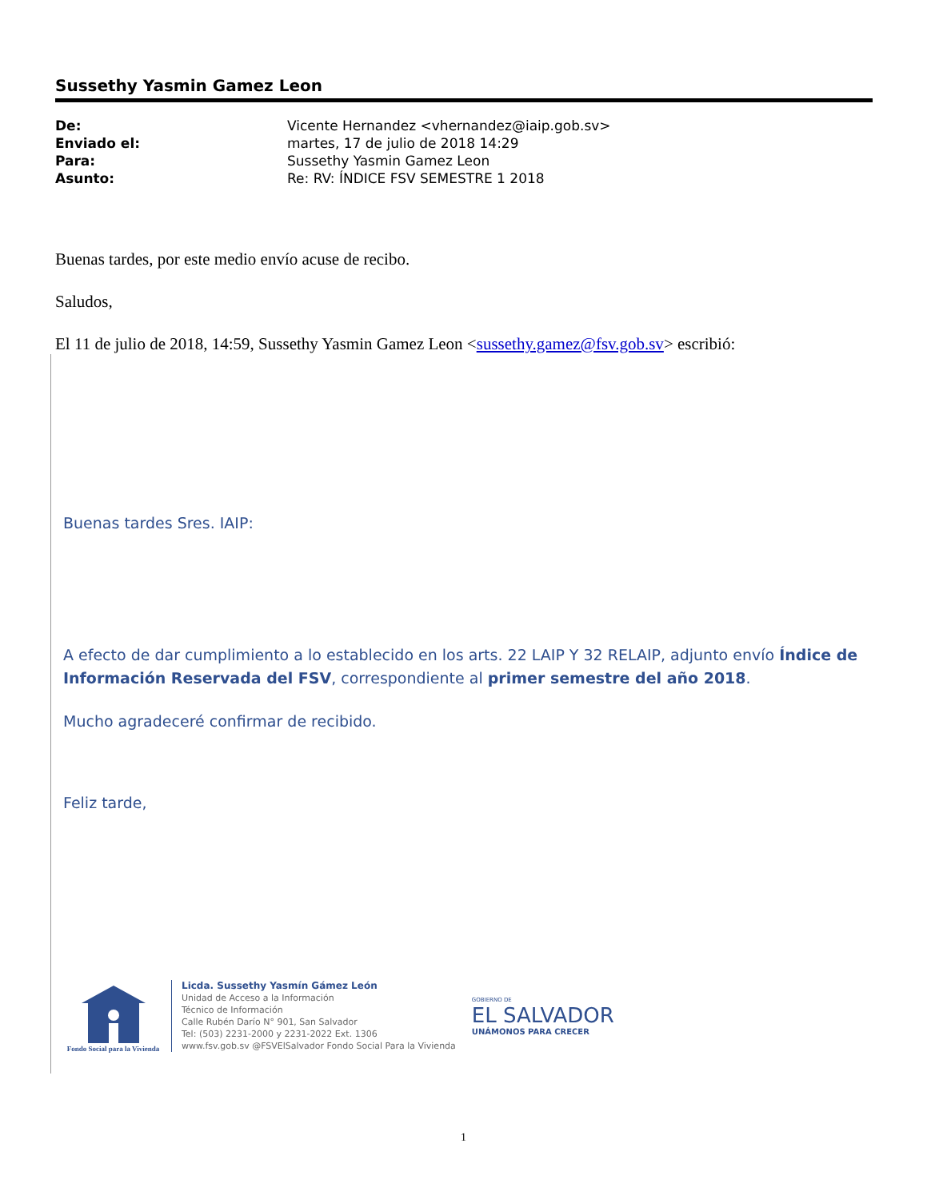Sussethy Yasmin Gamez Leon
| De: | Vicente Hernandez <vhernandez@iaip.gob.sv> |
| Enviado el: | martes, 17 de julio de 2018 14:29 |
| Para: | Sussethy Yasmin Gamez Leon |
| Asunto: | Re: RV: ÍNDICE FSV SEMESTRE 1 2018 |
Buenas tardes, por este medio envío acuse de recibo.
Saludos,
El 11 de julio de 2018, 14:59, Sussethy Yasmin Gamez Leon <sussethy.gamez@fsv.gob.sv> escribió:
Buenas tardes Sres. IAIP:
A efecto de dar cumplimiento a lo establecido en los arts. 22 LAIP Y 32 RELAIP, adjunto envío Índice de Información Reservada del FSV, correspondiente al primer semestre del año 2018.
Mucho agradeceré confirmar de recibido.
Feliz tarde,
Fondo Social para la Vivienda
Licda. Sussethy Yasmín Gámez León
Unidad de Acceso a la Información
Técnico de Información
Calle Rubén Darío N° 901, San Salvador
Tel: (503) 2231-2000 y 2231-2022 Ext. 1306
www.fsv.gob.sv @FSVElSalvador Fondo Social Para la Vivienda
GOBIERNO DE
EL SALVADOR
UNÁMONOS PARA CRECER
1